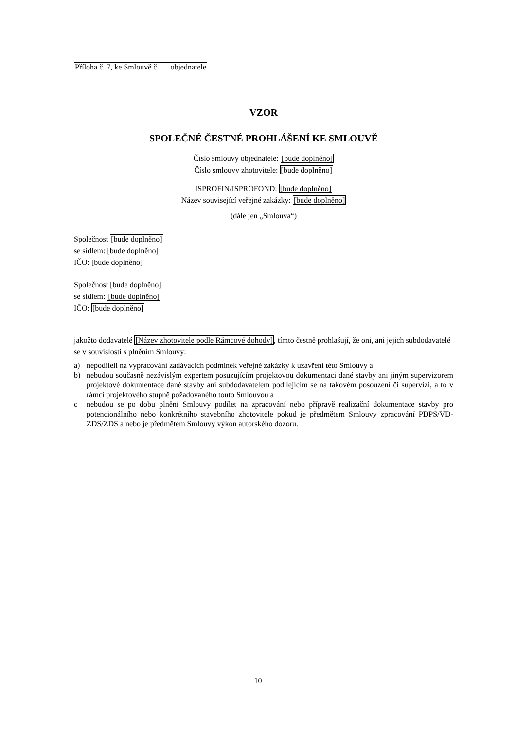Příloha č. 7, ke Smlouvě č. objednatele
VZOR
SPOLEČNÉ ČESTNÉ PROHLÁŠENÍ KE SMLOUVĚ
Číslo smlouvy objednatele: [bude doplněno]
Číslo smlouvy zhotovitele: [bude doplněno]
ISPROFIN/ISPROFOND: [bude doplněno]
Název související veřejné zakázky: [bude doplněno]
(dále jen „Smlouva“)
Společnost [bude doplněno]
se sídlem: [bude doplněno]
IČO: [bude doplněno]
Společnost [bude doplněno]
se sídlem: [bude doplněno]
IČO: [bude doplněno]
jakožto dodavatelé [Název zhotovitele podle Rámcové dohody], tímto čestně prohlašují, že oni, ani jejich subdodavatelé se v souvislosti s plněním Smlouvy:
a) nepodíleli na vypracování zadávacích podmínek veřejné zakázky k uzavření této Smlouvy a
b) nebudou současně nezávislým expertem posuzujícím projektovou dokumentaci dané stavby ani jiným supervizorem projektové dokumentace dané stavby ani subdodavatelem podílejícím se na takovém posouzení či supervizi, a to v rámci projektového stupně požadovaného touto Smlouvou a
c nebudou se po dobu plnění Smlouvy podílet na zpracování nebo přípravě realizační dokumentace stavby pro potencionálního nebo konkrétního stavebního zhotovitele pokud je předmětem Smlouvy zpracování PDPS/VD-ZDS/ZDS a nebo je předmětem Smlouvy výkon autorského dozoru.
10